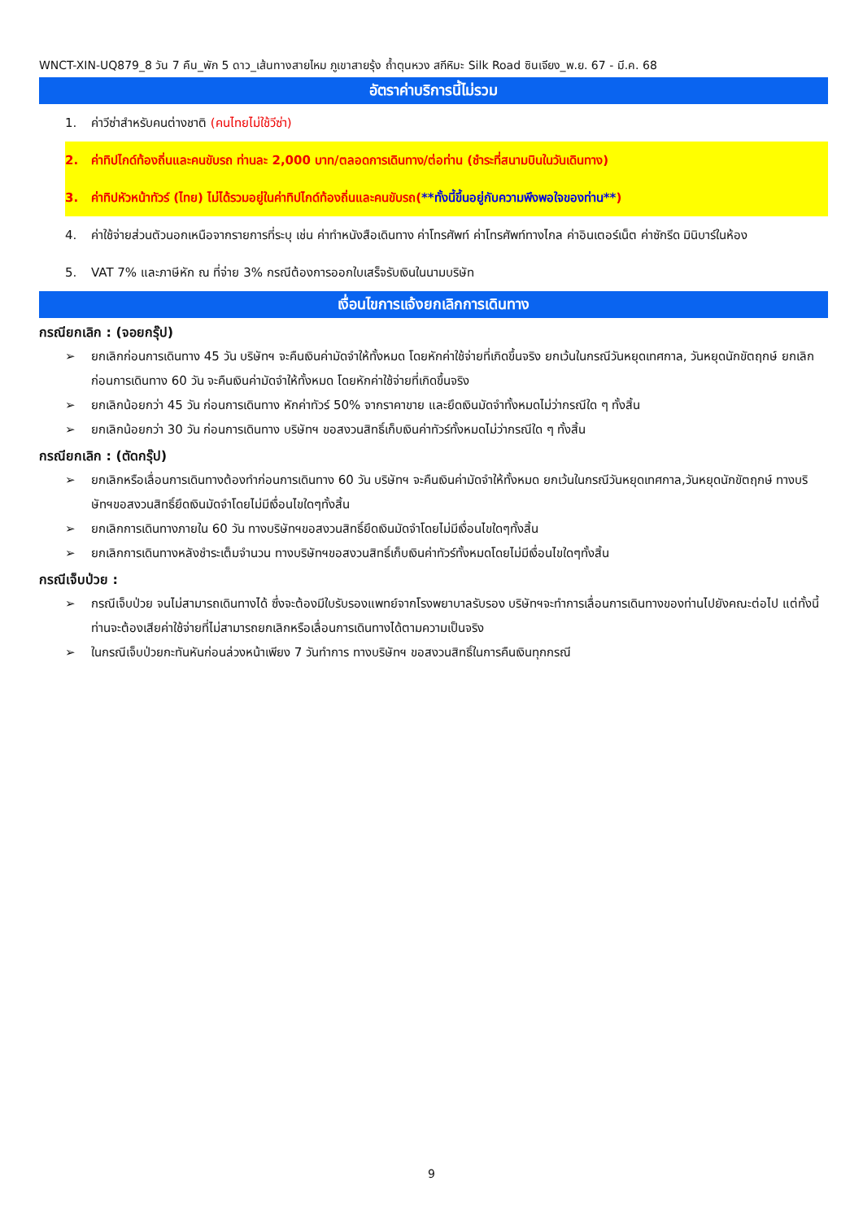WNCT-XIN-UQ879_8 วัน 7 คืน_พัก 5 ดาว_เส้นทางสายไหม ภูเขาสายรุ้ง ถ้ำตุนหวง สกีหิมะ Silk Road ซินเจียง_พ.ย. 67 - มี.ค. 68
อัตราค่าบริการนี้ไม่รวม
1. ค่าวีซ่าสำหรับคนต่างชาติ (คนไทยไม่ใช้วีซ่า)
2. ค่าทิปไกด์ท้องถิ่นและคนขับรถ ท่านละ 2,000 บาท/ตลอดการเดินทาง/ต่อท่าน (ชำระที่สนามบินในวันเดินทาง)
3. ค่าทิปหัวหน้าทัวร์ (ไทย) ไม่ได้รวมอยู่ในค่าทิปไกด์ท้องถิ่นและคนขับรถ(**ทั้งนี้ขึ้นอยู่กับความพึงพอใจของท่าน**)
4. ค่าใช้จ่ายส่วนตัวนอกเหนือจากรายการที่ระบุ เช่น ค่าทำหนังสือเดินทาง ค่าโทรศัพท์ ค่าโทรศัพท์ทางไกล ค่าอินเตอร์เน็ต ค่าซักรีด มินิบาร์ในห้อง
5. VAT 7% และภาษีหัก ณ ที่จ่าย 3% กรณีต้องการออกใบเสร็จรับเงินในนามบริษัท
เงื่อนไขการแจ้งยกเลิกการเดินทาง
กรณียกเลิก : (จอยกรุ๊ป)
➢ ยกเลิกก่อนการเดินทาง 45 วัน บริษัทฯ จะคืนเงินค่ามัดจำให้ทั้งหมด โดยหักค่าใช้จ่ายที่เกิดขึ้นจริง ยกเว้นในกรณีวันหยุดเทศกาล, วันหยุดนักขัตฤกษ์ ยกเลิกก่อนการเดินทาง 60 วัน จะคืนเงินค่ามัดจำให้ทั้งหมด โดยหักค่าใช้จ่ายที่เกิดขึ้นจริง
➢ ยกเลิกน้อยกว่า 45 วัน ก่อนการเดินทาง หักค่าทัวร์ 50% จากราคาขาย และยึดเงินมัดจำทั้งหมดไม่ว่ากรณีใด ๆ ทั้งสิ้น
➢ ยกเลิกน้อยกว่า 30 วัน ก่อนการเดินทาง บริษัทฯ ขอสงวนสิทธิ์เก็บเงินค่าทัวร์ทั้งหมดไม่ว่ากรณีใด ๆ ทั้งสิ้น
กรณียกเลิก : (ตัดกรุ๊ป)
➢ ยกเลิกหรือเลื่อนการเดินทางต้องทำก่อนการเดินทาง 60 วัน บริษัทฯ จะคืนเงินค่ามัดจำให้ทั้งหมด ยกเว้นในกรณีวันหยุดเทศกาล,วันหยุดนักขัตฤกษ์ ทางบริษัทฯขอสงวนสิทธิ์ยึดเงินมัดจำโดยไม่มีเงื่อนไขใดๆทั้งสิ้น
➢ ยกเลิกการเดินทางภายใน 60 วัน ทางบริษัทฯขอสงวนสิทธิ์ยึดเงินมัดจำโดยไม่มีเงื่อนไขใดๆทั้งสิ้น
➢ ยกเลิกการเดินทางหลังชำระเต็มจำนวน ทางบริษัทฯขอสงวนสิทธิ์เก็บเงินค่าทัวร์ทั้งหมดโดยไม่มีเงื่อนไขใดๆทั้งสิ้น
กรณีเจ็บป่วย :
➢ กรณีเจ็บป่วย จนไม่สามารถเดินทางได้ ซึ่งจะต้องมีใบรับรองแพทย์จากโรงพยาบาลรับรอง บริษัทฯจะทำการเลื่อนการเดินทางของท่านไปยังคณะต่อไป แต่ทั้งนี้ท่านจะต้องเสียค่าใช้จ่ายที่ไม่สามารถยกเลิกหรือเลื่อนการเดินทางได้ตามความเป็นจริง
➢ ในกรณีเจ็บป่วยกะทันหันก่อนล่วงหน้าเพียง 7 วันทำการ ทางบริษัทฯ ขอสงวนสิทธิ์ในการคืนเงินทุกกรณี
9